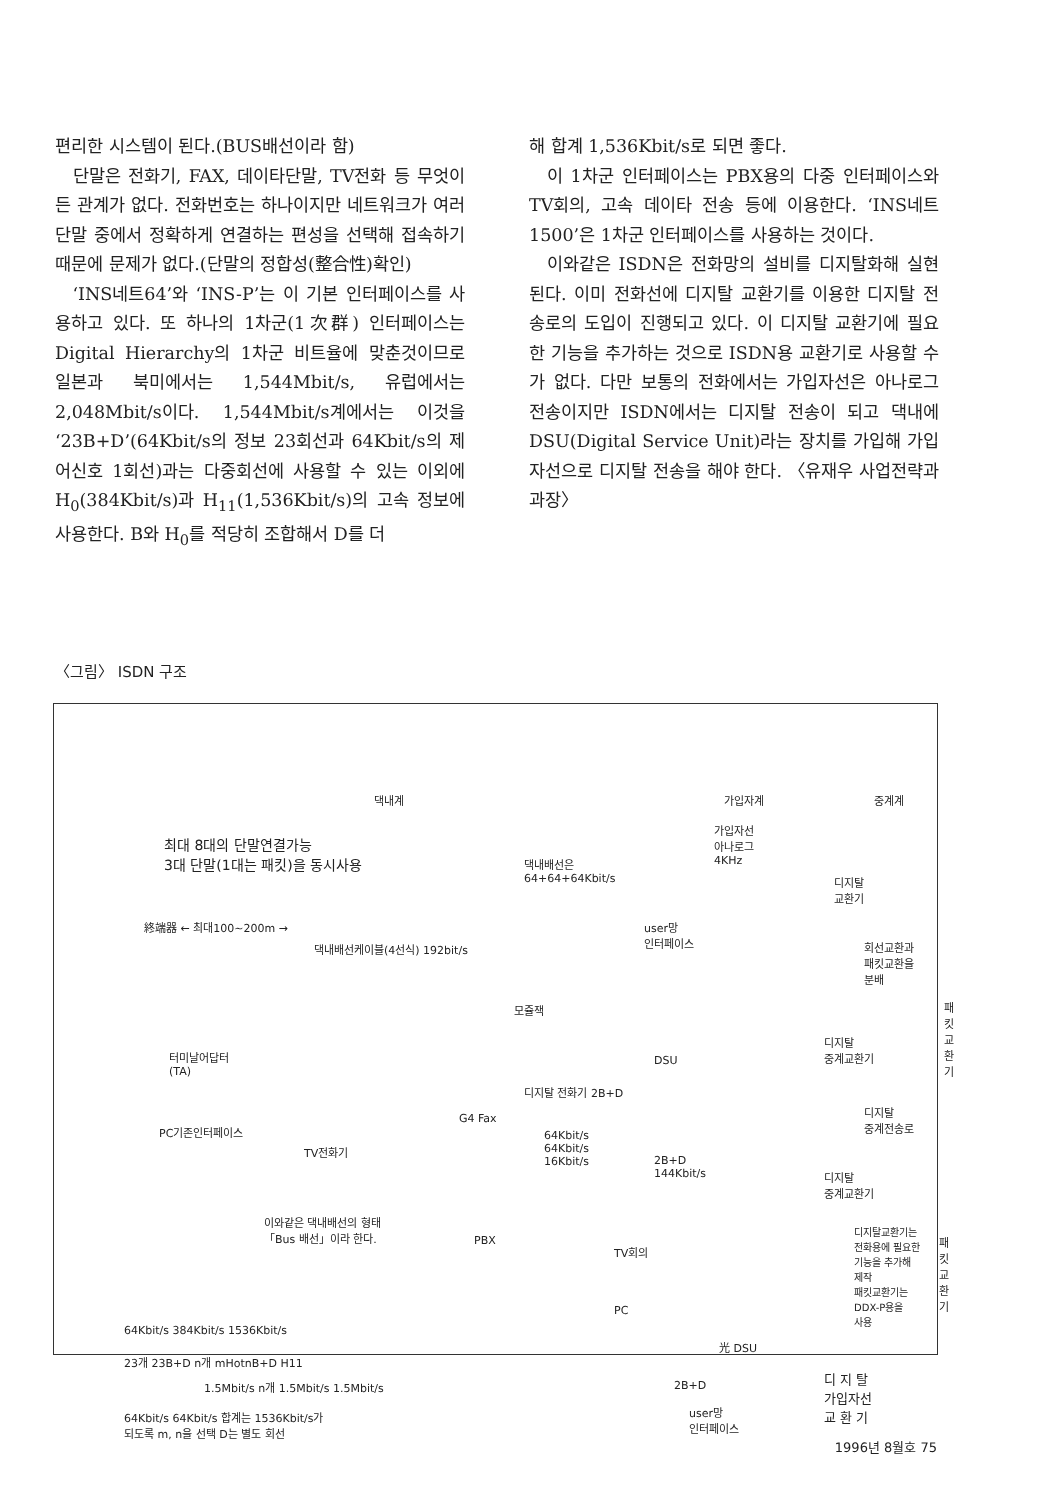편리한 시스템이 된다.(BUS배선이라 함)
단말은 전화기, FAX, 데이타단말, TV전화 등 무엇이든 관계가 없다. 전화번호는 하나이지만 네트워크가 여러 단말 중에서 정확하게 연결하는 편성을 선택해 접속하기 때문에 문제가 없다.(단말의 정합성(整合性)확인)
‘INS네트64’와 ‘INS-P’는 이 기본 인터페이스를 사용하고 있다. 또 하나의 1차군(1次群) 인터페이스는 Digital Hierarchy의 1차군 비트율에 맞춘것이므로 일본과 북미에서는 1,544Mbit/s, 유럽에서는 2,048Mbit/s이다. 1,544Mbit/s계에서는 이것을 ‘23B+D’(64Kbit/s의 정보 23회선과 64Kbit/s의 제어신호 1회선)과는 다중회선에 사용할 수 있는 이외에 H<sub>0</sub>(384Kbit/s)과 H<sub>11</sub>(1,536Kbit/s)의 고속 정보에 사용한다. B와 H<sub>0</sub>를 적당히 조합해서 D를 더
해 합계 1,536Kbit/s로 되면 좋다.
이 1차군 인터페이스는 PBX용의 다중 인터페이스와 TV회의, 고속 데이타 전송 등에 이용한다. ‘INS네트1500’은 1차군 인터페이스를 사용하는 것이다.
이와같은 ISDN은 전화망의 설비를 디지탈화해 실현된다. 이미 전화선에 디지탈 교환기를 이용한 디지탈 전송로의 도입이 진행되고 있다. 이 디지탈 교환기에 필요한 기능을 추가하는 것으로 ISDN용 교환기로 사용할 수가 없다. 다만 보통의 전화에서는 가입자선은 아나로그 전송이지만 ISDN에서는 디지탈 전송이 되고 댁내에 DSU(Digital Service Unit)라는 장치를 가입해 가입자선으로 디지탈 전송을 해야 한다. 〈유재우 사업전략과 과장〉
〈그림〉 ISDN 구조
댁내계 가입자계 중계계
최대 8대의 단말연결가능
3대 단말(1대는 패킷)을 동시사용 댁내배선은
64+64+64Kbit/s
가입자선
아나로그
4KHz
디지탈
교환기
終端器 ← 최대100~200m →
댁내배선케이블(4선식) 192bit/s
user망
인터페이스
회선교환과
패킷교환을
분배
패킷
교환기
모쥴잭
디지탈
중계교환기 터미날어답터
(TA)
DSU
디지탈 전화기 2B+D
G4 Fax
디지탈
중계전송로
PC기존인터페이스
TV전화기
64Kbit/s
64Kbit/s
16Kbit/s 2B+D
144Kbit/s 디지탈
중계교환기
이와같은 댁내배선의 형태
「Bus 배선」이라 한다.
PBX
TV회의
디지탈교환기는
전화용에 필요한
기능을 추가해
제작
패킷교환기는
DDX-P용을
사용
패킷
교환기
PC
64Kbit/s 384Kbit/s 1536Kbit/s
光 DSU
23개 23B+D n개 mHotnB+D H11
디 지 탈
가입자선
교 환 기
1.5Mbit/s n개 1.5Mbit/s 1.5Mbit/s 2B+D
64Kbit/s 64Kbit/s 합계는 1536Kbit/s가
되도록 m, n을 선택 D는 별도 회선
user망
인터페이스
1996년 8월호 75